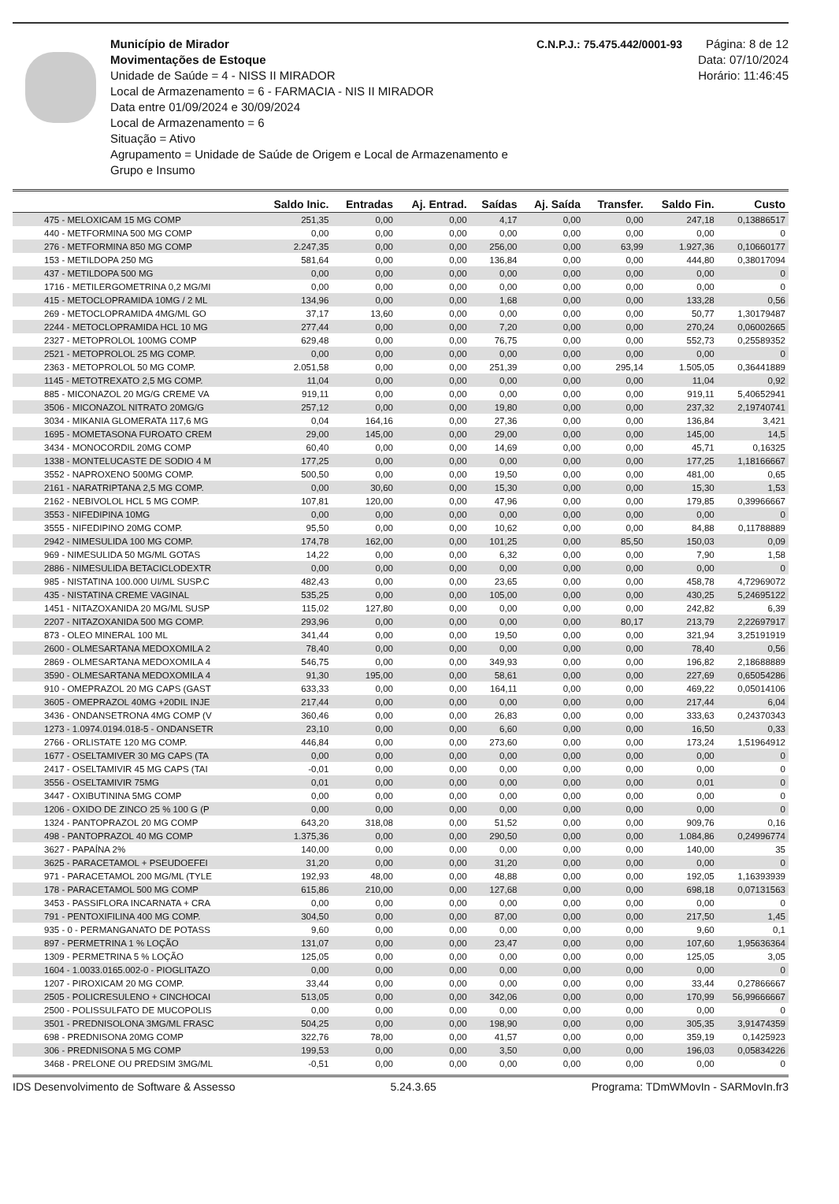Município de Mirador
Movimentações de Estoque
Unidade de Saúde = 4 - NISS II MIRADOR
Local de Armazenamento = 6 - FARMACIA - NIS II MIRADOR
Data entre 01/09/2024 e 30/09/2024
Local de Armazenamento = 6
Situação = Ativo
Agrupamento = Unidade de Saúde de Origem e Local de Armazenamento e Grupo e Insumo
C.N.P.J.: 75.475.442/0001-93
Página: 8 de 12
Data: 07/10/2024
Horário: 11:46:45
| | Saldo Inic. | Entradas | Aj. Entrad. | Saídas | Aj. Saída | Transfer. | Saldo Fin. | Custo |
| --- | --- | --- | --- | --- | --- | --- | --- | --- |
| 475 - MELOXICAM 15 MG COMP | 251,35 | 0,00 | 0,00 | 4,17 | 0,00 | 0,00 | 247,18 | 0,13886517 |
| 440 - METFORMINA 500 MG COMP | 0,00 | 0,00 | 0,00 | 0,00 | 0,00 | 0,00 | 0,00 | 0 |
| 276 - METFORMINA 850 MG COMP | 2.247,35 | 0,00 | 0,00 | 256,00 | 0,00 | 63,99 | 1.927,36 | 0,10660177 |
| 153 - METILDOPA 250 MG | 581,64 | 0,00 | 0,00 | 136,84 | 0,00 | 0,00 | 444,80 | 0,38017094 |
| 437 - METILDOPA 500 MG | 0,00 | 0,00 | 0,00 | 0,00 | 0,00 | 0,00 | 0,00 | 0 |
| 1716 - METILERGOMETRINA 0,2 MG/MI | 0,00 | 0,00 | 0,00 | 0,00 | 0,00 | 0,00 | 0,00 | 0 |
| 415 - METOCLOPRAMIDA 10MG / 2 ML | 134,96 | 0,00 | 0,00 | 1,68 | 0,00 | 0,00 | 133,28 | 0,56 |
| 269 - METOCLOPRAMIDA 4MG/ML GO | 37,17 | 13,60 | 0,00 | 0,00 | 0,00 | 0,00 | 50,77 | 1,30179487 |
| 2244 - METOCLOPRAMIDA HCL 10 MG | 277,44 | 0,00 | 0,00 | 7,20 | 0,00 | 0,00 | 270,24 | 0,06002665 |
| 2327 - METOPROLOL 100MG COMP | 629,48 | 0,00 | 0,00 | 76,75 | 0,00 | 0,00 | 552,73 | 0,25589352 |
| 2521 - METOPROLOL 25 MG COMP. | 0,00 | 0,00 | 0,00 | 0,00 | 0,00 | 0,00 | 0,00 | 0 |
| 2363 - METOPROLOL 50 MG COMP. | 2.051,58 | 0,00 | 0,00 | 251,39 | 0,00 | 295,14 | 1.505,05 | 0,36441889 |
| 1145 - METOTREXATO 2,5 MG COMP. | 11,04 | 0,00 | 0,00 | 0,00 | 0,00 | 0,00 | 11,04 | 0,92 |
| 885 - MICONAZOL 20 MG/G CREME VA | 919,11 | 0,00 | 0,00 | 0,00 | 0,00 | 0,00 | 919,11 | 5,40652941 |
| 3506 - MICONAZOL NITRATO 20MG/G | 257,12 | 0,00 | 0,00 | 19,80 | 0,00 | 0,00 | 237,32 | 2,19740741 |
| 3034 - MIKANIA GLOMERATA 117,6 MG | 0,04 | 164,16 | 0,00 | 27,36 | 0,00 | 0,00 | 136,84 | 3,421 |
| 1695 - MOMETASONA FUROATO CREM | 29,00 | 145,00 | 0,00 | 29,00 | 0,00 | 0,00 | 145,00 | 14,5 |
| 3434 - MONOCORDIL 20MG COMP | 60,40 | 0,00 | 0,00 | 14,69 | 0,00 | 0,00 | 45,71 | 0,16325 |
| 1338 - MONTELUCASTE DE SODIO 4 M | 177,25 | 0,00 | 0,00 | 0,00 | 0,00 | 0,00 | 177,25 | 1,18166667 |
| 3552 - NAPROXENO 500MG COMP. | 500,50 | 0,00 | 0,00 | 19,50 | 0,00 | 0,00 | 481,00 | 0,65 |
| 2161 - NARATRIPTANA 2,5 MG COMP. | 0,00 | 30,60 | 0,00 | 15,30 | 0,00 | 0,00 | 15,30 | 1,53 |
| 2162 - NEBIVOLOL HCL 5 MG COMP. | 107,81 | 120,00 | 0,00 | 47,96 | 0,00 | 0,00 | 179,85 | 0,39966667 |
| 3553 - NIFEDIPINA 10MG | 0,00 | 0,00 | 0,00 | 0,00 | 0,00 | 0,00 | 0,00 | 0 |
| 3555 - NIFEDIPINO 20MG COMP. | 95,50 | 0,00 | 0,00 | 10,62 | 0,00 | 0,00 | 84,88 | 0,11788889 |
| 2942 - NIMESULIDA 100 MG COMP. | 174,78 | 162,00 | 0,00 | 101,25 | 0,00 | 85,50 | 150,03 | 0,09 |
| 969 - NIMESULIDA 50 MG/ML GOTAS | 14,22 | 0,00 | 0,00 | 6,32 | 0,00 | 0,00 | 7,90 | 1,58 |
| 2886 - NIMESULIDA BETACICLODEXTR | 0,00 | 0,00 | 0,00 | 0,00 | 0,00 | 0,00 | 0,00 | 0 |
| 985 - NISTATINA 100.000 UI/ML SUSP.C | 482,43 | 0,00 | 0,00 | 23,65 | 0,00 | 0,00 | 458,78 | 4,72969072 |
| 435 - NISTATINA CREME VAGINAL | 535,25 | 0,00 | 0,00 | 105,00 | 0,00 | 0,00 | 430,25 | 5,24695122 |
| 1451 - NITAZOXANIDA 20 MG/ML SUSP | 115,02 | 127,80 | 0,00 | 0,00 | 0,00 | 0,00 | 242,82 | 6,39 |
| 2207 - NITAZOXANIDA 500 MG COMP. | 293,96 | 0,00 | 0,00 | 0,00 | 0,00 | 80,17 | 213,79 | 2,22697917 |
| 873 - OLEO MINERAL 100 ML | 341,44 | 0,00 | 0,00 | 19,50 | 0,00 | 0,00 | 321,94 | 3,25191919 |
| 2600 - OLMESARTANA MEDOXOMILA 2 | 78,40 | 0,00 | 0,00 | 0,00 | 0,00 | 0,00 | 78,40 | 0,56 |
| 2869 - OLMESARTANA MEDOXOMILA 4 | 546,75 | 0,00 | 0,00 | 349,93 | 0,00 | 0,00 | 196,82 | 2,18688889 |
| 3590 - OLMESARTANA MEDOXOMILA 4 | 91,30 | 195,00 | 0,00 | 58,61 | 0,00 | 0,00 | 227,69 | 0,65054286 |
| 910 - OMEPRAZOL 20 MG CAPS (GAST | 633,33 | 0,00 | 0,00 | 164,11 | 0,00 | 0,00 | 469,22 | 0,05014106 |
| 3605 - OMEPRAZOL 40MG +20DIL INJE | 217,44 | 0,00 | 0,00 | 0,00 | 0,00 | 0,00 | 217,44 | 6,04 |
| 3436 - ONDANSETRONA 4MG COMP (V | 360,46 | 0,00 | 0,00 | 26,83 | 0,00 | 0,00 | 333,63 | 0,24370343 |
| 1273 - 1.0974.0194.018-5 - ONDANSETR | 23,10 | 0,00 | 0,00 | 6,60 | 0,00 | 0,00 | 16,50 | 0,33 |
| 2766 - ORLISTATE 120 MG COMP. | 446,84 | 0,00 | 0,00 | 273,60 | 0,00 | 0,00 | 173,24 | 1,51964912 |
| 1677 - OSELTAMIVER 30 MG CAPS (TA | 0,00 | 0,00 | 0,00 | 0,00 | 0,00 | 0,00 | 0,00 | 0 |
| 2417 - OSELTAMIVIR 45 MG CAPS (TAI | -0,01 | 0,00 | 0,00 | 0,00 | 0,00 | 0,00 | 0,00 | 0 |
| 3556 - OSELTAMIVIR 75MG | 0,01 | 0,00 | 0,00 | 0,00 | 0,00 | 0,00 | 0,01 | 0 |
| 3447 - OXIBUTININA 5MG COMP | 0,00 | 0,00 | 0,00 | 0,00 | 0,00 | 0,00 | 0,00 | 0 |
| 1206 - OXIDO DE ZINCO 25 % 100 G (P | 0,00 | 0,00 | 0,00 | 0,00 | 0,00 | 0,00 | 0,00 | 0 |
| 1324 - PANTOPRAZOL 20 MG COMP | 643,20 | 318,08 | 0,00 | 51,52 | 0,00 | 0,00 | 909,76 | 0,16 |
| 498 - PANTOPRAZOL 40 MG COMP | 1.375,36 | 0,00 | 0,00 | 290,50 | 0,00 | 0,00 | 1.084,86 | 0,24996774 |
| 3627 - PAPAÍNA 2% | 140,00 | 0,00 | 0,00 | 0,00 | 0,00 | 0,00 | 140,00 | 35 |
| 3625 - PARACETAMOL + PSEUDOEFEI | 31,20 | 0,00 | 0,00 | 31,20 | 0,00 | 0,00 | 0,00 | 0 |
| 971 - PARACETAMOL 200 MG/ML (TYLE | 192,93 | 48,00 | 0,00 | 48,88 | 0,00 | 0,00 | 192,05 | 1,16393939 |
| 178 - PARACETAMOL 500 MG COMP | 615,86 | 210,00 | 0,00 | 127,68 | 0,00 | 0,00 | 698,18 | 0,07131563 |
| 3453 - PASSIFLORA INCARNATA + CRA | 0,00 | 0,00 | 0,00 | 0,00 | 0,00 | 0,00 | 0,00 | 0 |
| 791 - PENTOXIFILINA 400 MG COMP. | 304,50 | 0,00 | 0,00 | 87,00 | 0,00 | 0,00 | 217,50 | 1,45 |
| 935 - 0 - PERMANGANATO DE POTASS | 9,60 | 0,00 | 0,00 | 0,00 | 0,00 | 0,00 | 9,60 | 0,1 |
| 897 - PERMETRINA 1 % LOÇÃO | 131,07 | 0,00 | 0,00 | 23,47 | 0,00 | 0,00 | 107,60 | 1,95636364 |
| 1309 - PERMETRINA 5 % LOÇÃO | 125,05 | 0,00 | 0,00 | 0,00 | 0,00 | 0,00 | 125,05 | 3,05 |
| 1604 - 1.0033.0165.002-0 - PIOGLITAZO | 0,00 | 0,00 | 0,00 | 0,00 | 0,00 | 0,00 | 0,00 | 0 |
| 1207 - PIROXICAM 20 MG COMP. | 33,44 | 0,00 | 0,00 | 0,00 | 0,00 | 0,00 | 33,44 | 0,27866667 |
| 2505 - POLICRESULENO + CINCHOCAI | 513,05 | 0,00 | 0,00 | 342,06 | 0,00 | 0,00 | 170,99 | 56,99666667 |
| 2500 - POLISSULFATO DE MUCOPOLIS | 0,00 | 0,00 | 0,00 | 0,00 | 0,00 | 0,00 | 0,00 | 0 |
| 3501 - PREDNISOLONA 3MG/ML FRASC | 504,25 | 0,00 | 0,00 | 198,90 | 0,00 | 0,00 | 305,35 | 3,91474359 |
| 698 - PREDNISONA 20MG COMP | 322,76 | 78,00 | 0,00 | 41,57 | 0,00 | 0,00 | 359,19 | 0,1425923 |
| 306 - PREDNISONA 5 MG COMP | 199,53 | 0,00 | 0,00 | 3,50 | 0,00 | 0,00 | 196,03 | 0,05834226 |
| 3468 - PRELONE OU PREDSIM 3MG/ML | -0,51 | 0,00 | 0,00 | 0,00 | 0,00 | 0,00 | 0,00 | 0 |
IDS Desenvolvimento de Software & Assesso 5.24.3.65 Programa: TDmWMovIn - SARMovIn.fr3